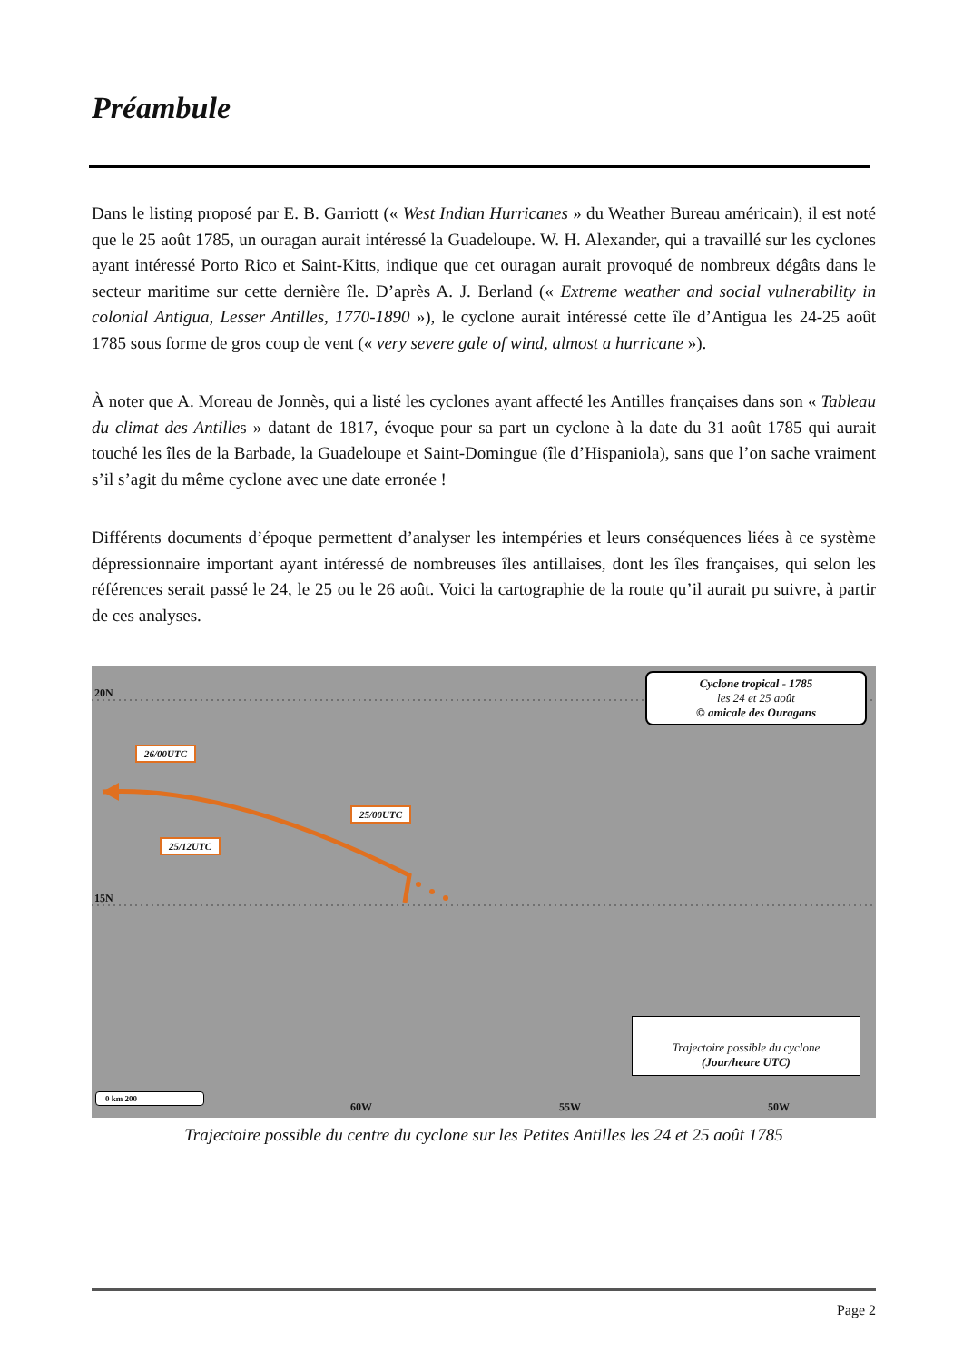Préambule
Dans le listing proposé par E. B. Garriott (« West Indian Hurricanes » du Weather Bureau américain), il est noté que le 25 août 1785, un ouragan aurait intéressé la Guadeloupe. W. H. Alexander, qui a travaillé sur les cyclones ayant intéressé Porto Rico et Saint-Kitts, indique que cet ouragan aurait provoqué de nombreux dégâts dans le secteur maritime sur cette dernière île. D’après A. J. Berland (« Extreme weather and social vulnerability in colonial Antigua, Lesser Antilles, 1770-1890 »), le cyclone aurait intéressé cette île d’Antigua les 24-25 août 1785 sous forme de gros coup de vent (« very severe gale of wind, almost a hurricane »).
À noter que A. Moreau de Jonnès, qui a listé les cyclones ayant affecté les Antilles françaises dans son « Tableau du climat des Antilles » datant de 1817, évoque pour sa part un cyclone à la date du 31 août 1785 qui aurait touché les îles de la Barbade, la Guadeloupe et Saint-Domingue (île d’Hispaniola), sans que l’on sache vraiment s’il s’agit du même cyclone avec une date erronée !
Différents documents d’époque permettent d’analyser les intempéries et leurs conséquences liées à ce système dépressionnaire important ayant intéressé de nombreuses îles antillaises, dont les îles françaises, qui selon les références serait passé le 24, le 25 ou le 26 août. Voici la cartographie de la route qu’il aurait pu suivre, à partir de ces analyses.
20N
15N
60W 55W 50W
26/00UTC
25/00UTC
25/12UTC
Cyclone tropical - 1785
les 24 et 25 août
© amicale des Ouragans
Trajectoire possible du cyclone
(Jour/heure UTC)
0 km 200
Trajectoire possible du centre du cyclone sur les Petites Antilles les 24 et 25 août 1785
Page 2